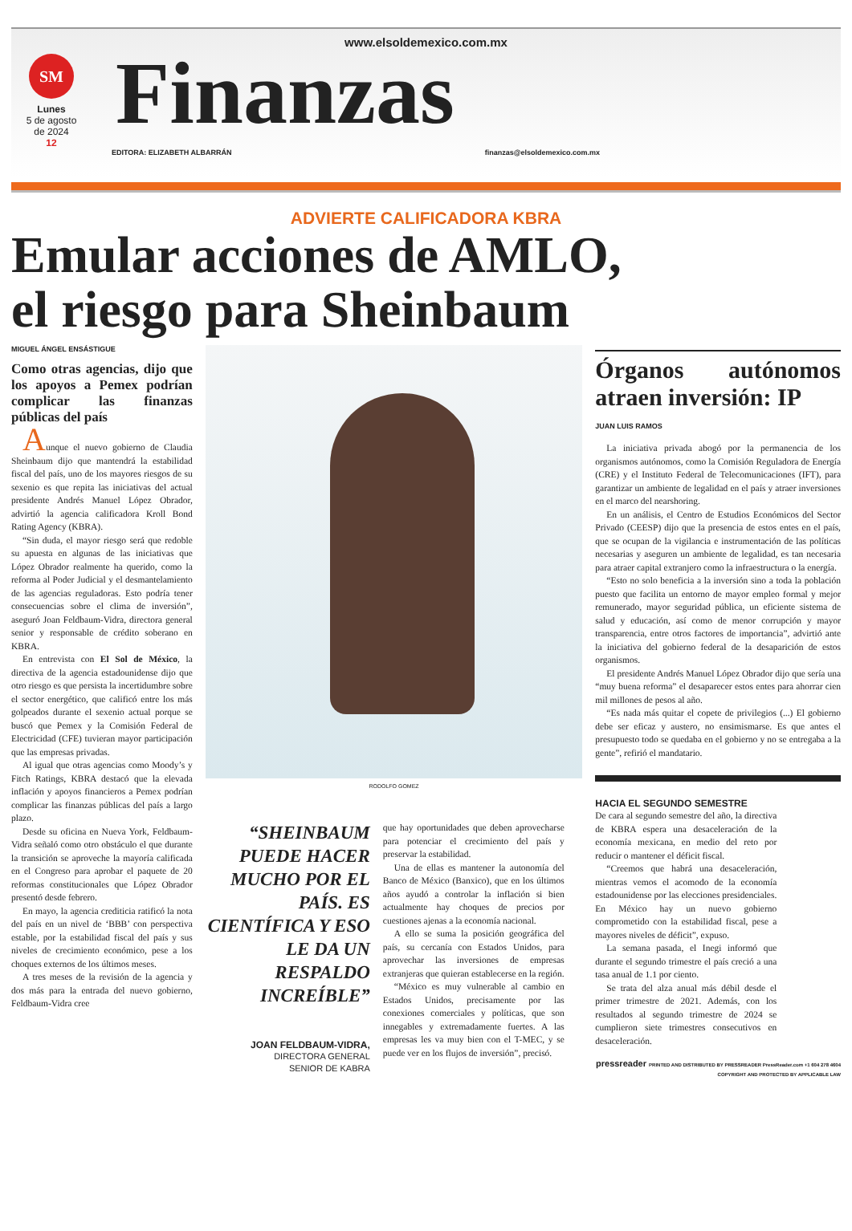www.elsoldemexico.com.mx
SM
Lunes
5 de agosto
de 2024
12
Finanzas
EDITORA: ELIZABETH ALBARRÁN finanzas@elsoldemexico.com.mx
ADVIERTE CALIFICADORA KBRA
Emular acciones de AMLO,
el riesgo para Sheinbaum
MIGUEL ÁNGEL ENSÁSTIGUE
Como otras agencias, dijo que los apoyos a Pemex podrían complicar las finanzas públicas del país
Aunque el nuevo gobierno de Claudia Sheinbaum dijo que mantendrá la estabilidad fiscal del país, uno de los mayores riesgos de su sexenio es que repita las iniciativas del actual presidente Andrés Manuel López Obrador, advirtió la agencia calificadora Kroll Bond Rating Agency (KBRA).
“Sin duda, el mayor riesgo será que redoble su apuesta en algunas de las iniciativas que López Obrador realmente ha querido, como la reforma al Poder Judicial y el desmantelamiento de las agencias reguladoras. Esto podría tener consecuencias sobre el clima de inversión”, aseguró Joan Feldbaum-Vidra, directora general senior y responsable de crédito soberano en KBRA.
En entrevista con El Sol de México, la directiva de la agencia estadounidense dijo que otro riesgo es que persista la incertidumbre sobre el sector energético, que calificó entre los más golpeados durante el sexenio actual porque se buscó que Pemex y la Comisión Federal de Electricidad (CFE) tuvieran mayor participación que las empresas privadas.
Al igual que otras agencias como Moody’s y Fitch Ratings, KBRA destacó que la elevada inflación y apoyos financieros a Pemex podrían complicar las finanzas públicas del país a largo plazo.
Desde su oficina en Nueva York, Feldbaum-Vidra señaló como otro obstáculo el que durante la transición se aproveche la mayoría calificada en el Congreso para aprobar el paquete de 20 reformas constitucionales que López Obrador presentó desde febrero.
En mayo, la agencia crediticia ratificó la nota del país en un nivel de ‘BBB’ con perspectiva estable, por la estabilidad fiscal del país y sus niveles de crecimiento económico, pese a los choques externos de los últimos meses.
A tres meses de la revisión de la agencia y dos más para la entrada del nuevo gobierno, Feldbaum-Vidra cree
RODOLFO GOMEZ
“SHEINBAUM PUEDE HACER MUCHO POR EL PAÍS. ES CIENTÍFICA Y ESO LE DA UN RESPALDO INCREÍBLE”
JOAN FELDBAUM-VIDRA,
DIRECTORA GENERAL
SENIOR DE KABRA
que hay oportunidades que deben aprovecharse para potenciar el crecimiento del país y preservar la estabilidad.
Una de ellas es mantener la autonomía del Banco de México (Banxico), que en los últimos años ayudó a controlar la inflación si bien actualmente hay choques de precios por cuestiones ajenas a la economía nacional.
A ello se suma la posición geográfica del país, su cercanía con Estados Unidos, para aprovechar las inversiones de empresas extranjeras que quieran establecerse en la región.
“México es muy vulnerable al cambio en Estados Unidos, precisamente por las conexiones comerciales y políticas, que son innegables y extremadamente fuertes. A las empresas les va muy bien con el T-MEC, y se puede ver en los flujos de inversión”, precisó.
Órganos autónomos atraen inversión: IP
JUAN LUIS RAMOS
La iniciativa privada abogó por la permanencia de los organismos autónomos, como la Comisión Reguladora de Energía (CRE) y el Instituto Federal de Telecomunicaciones (IFT), para garantizar un ambiente de legalidad en el país y atraer inversiones en el marco del nearshoring.
En un análisis, el Centro de Estudios Económicos del Sector Privado (CEESP) dijo que la presencia de estos entes en el país, que se ocupan de la vigilancia e instrumentación de las políticas necesarias y aseguren un ambiente de legalidad, es tan necesaria para atraer capital extranjero como la infraestructura o la energía.
“Esto no solo beneficia a la inversión sino a toda la población puesto que facilita un entorno de mayor empleo formal y mejor remunerado, mayor seguridad pública, un eficiente sistema de salud y educación, así como de menor corrupción y mayor transparencia, entre otros factores de importancia”, advirtió ante la iniciativa del gobierno federal de la desaparición de estos organismos.
El presidente Andrés Manuel López Obrador dijo que sería una “muy buena reforma” el desaparecer estos entes para ahorrar cien mil millones de pesos al año.
“Es nada más quitar el copete de privilegios (...) El gobierno debe ser eficaz y austero, no ensimismarse. Es que antes el presupuesto todo se quedaba en el gobierno y no se entregaba a la gente”, refirió el mandatario.
HACIA EL SEGUNDO SEMESTRE
De cara al segundo semestre del año, la directiva de KBRA espera una desaceleración de la economía mexicana, en medio del reto por reducir o mantener el déficit fiscal.
“Creemos que habrá una desaceleración, mientras vemos el acomodo de la economía estadounidense por las elecciones presidenciales. En México hay un nuevo gobierno comprometido con la estabilidad fiscal, pese a mayores niveles de déficit”, expuso.
La semana pasada, el Inegi informó que durante el segundo trimestre el país creció a una tasa anual de 1.1 por ciento.
Se trata del alza anual más débil desde el primer trimestre de 2021. Además, con los resultados al segundo trimestre de 2024 se cumplieron siete trimestres consecutivos en desaceleración.
pressreader PRINTED AND DISTRIBUTED BY PRESSREADER PressReader.com +1 604 278 4604 COPYRIGHT AND PROTECTED BY APPLICABLE LAW